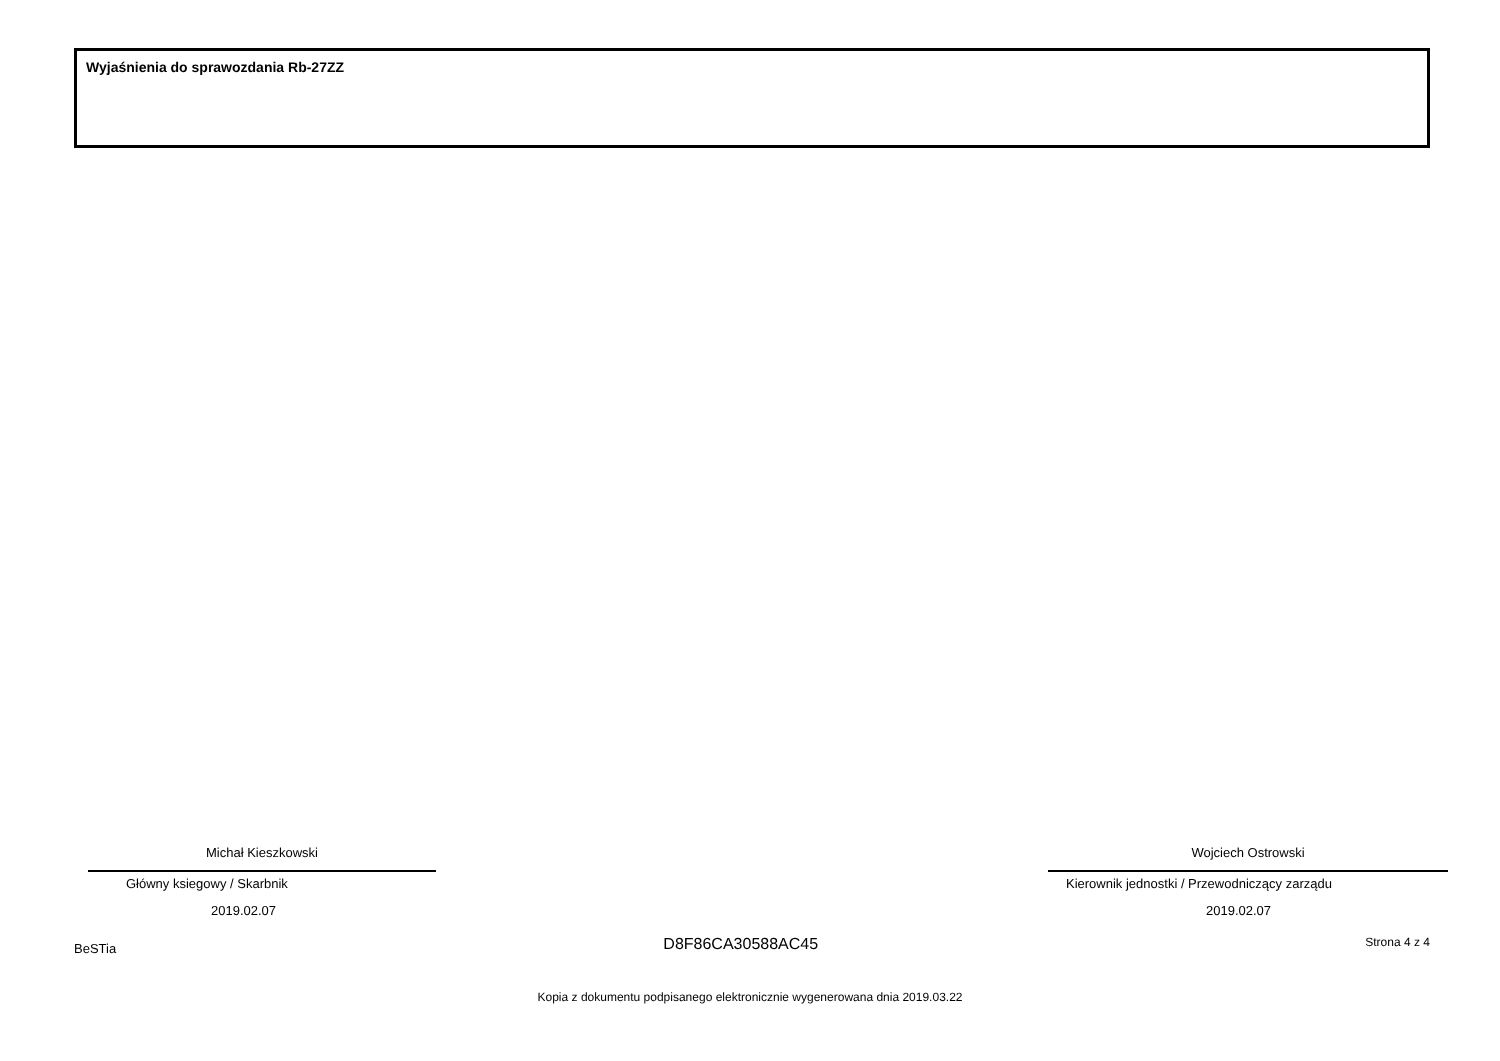Wyjaśnienia do sprawozdania Rb-27ZZ
Michał Kieszkowski
Główny ksiegowy / Skarbnik
2019.02.07
Wojciech Ostrowski
Kierownik jednostki / Przewodniczący zarządu
2019.02.07
BeSTia D8F86CA30588AC45 Strona 4 z 4
Kopia z dokumentu podpisanego elektronicznie wygenerowana dnia 2019.03.22